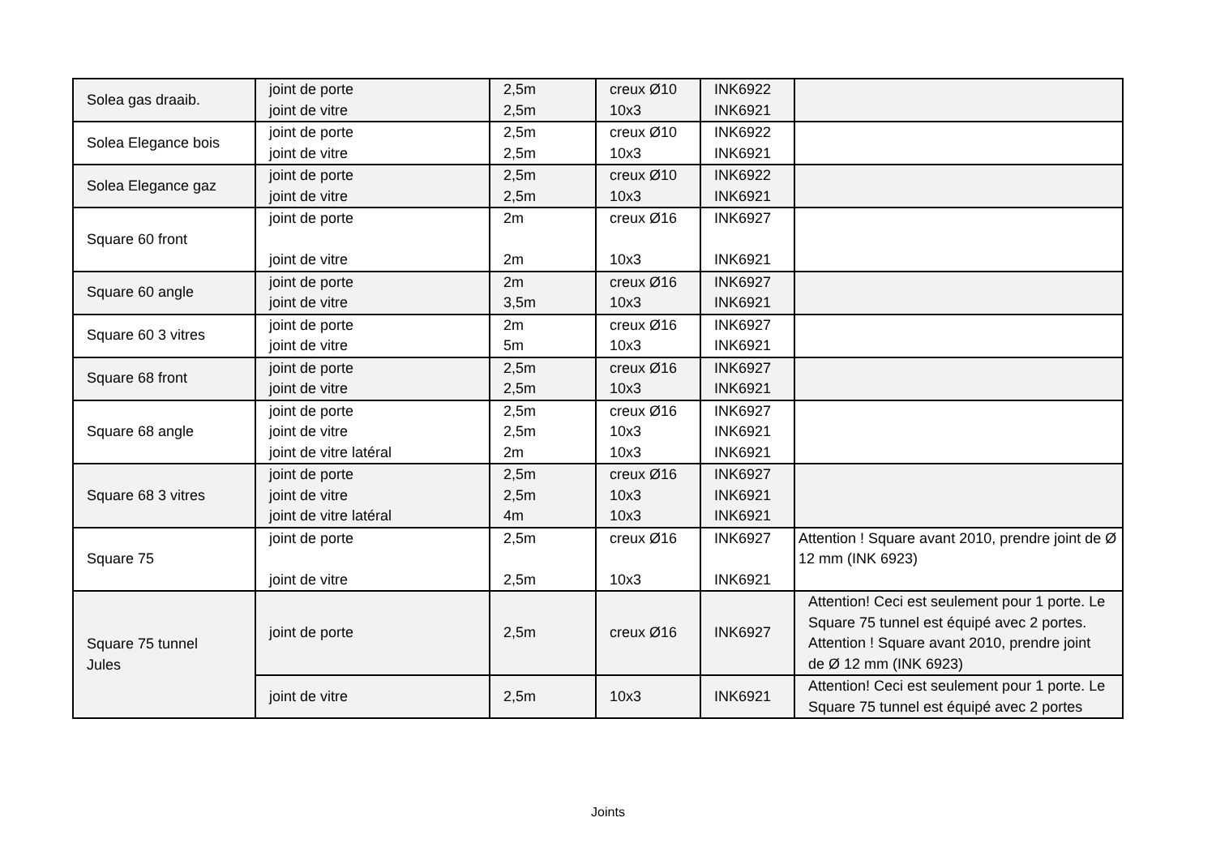| Solea gas draaib. | joint de porte joint de vitre | 2,5m 2,5m | creux Ø10 10x3 | INK6922 INK6921 | |
| Solea Elegance bois | joint de porte joint de vitre | 2,5m 2,5m | creux Ø10 10x3 | INK6922 INK6921 | |
| Solea Elegance gaz | joint de porte joint de vitre | 2,5m 2,5m | creux Ø10 10x3 | INK6922 INK6921 | |
| Square 60 front | joint de porte joint de vitre | 2m 2m | creux Ø16 10x3 | INK6927 INK6921 | |
| Square 60 angle | joint de porte joint de vitre | 2m 3,5m | creux Ø16 10x3 | INK6927 INK6921 | |
| Square 60 3 vitres | joint de porte joint de vitre | 2m 5m | creux Ø16 10x3 | INK6927 INK6921 | |
| Square 68 front | joint de porte joint de vitre | 2,5m 2,5m | creux Ø16 10x3 | INK6927 INK6921 | |
| Square 68 angle | joint de porte joint de vitre joint de vitre latéral | 2,5m 2,5m 2m | creux Ø16 10x3 10x3 | INK6927 INK6921 INK6921 | |
| Square 68 3 vitres | joint de porte joint de vitre joint de vitre latéral | 2,5m 2,5m 4m | creux Ø16 10x3 10x3 | INK6927 INK6921 INK6921 | |
| Square 75 | joint de porte joint de vitre | 2,5m 2,5m | creux Ø16 10x3 | INK6927 INK6921 | Attention ! Square avant 2010, prendre joint de Ø 12 mm (INK 6923) |
| Square 75 tunnel Jules | joint de porte | 2,5m | creux Ø16 | INK6927 | Attention! Ceci est seulement pour 1 porte. Le Square 75 tunnel est équipé avec 2 portes. Attention ! Square avant 2010, prendre joint de Ø 12 mm (INK 6923) |
| | joint de vitre | 2,5m | 10x3 | INK6921 | Attention! Ceci est seulement pour 1 porte. Le Square 75 tunnel est équipé avec 2 portes |
Joints